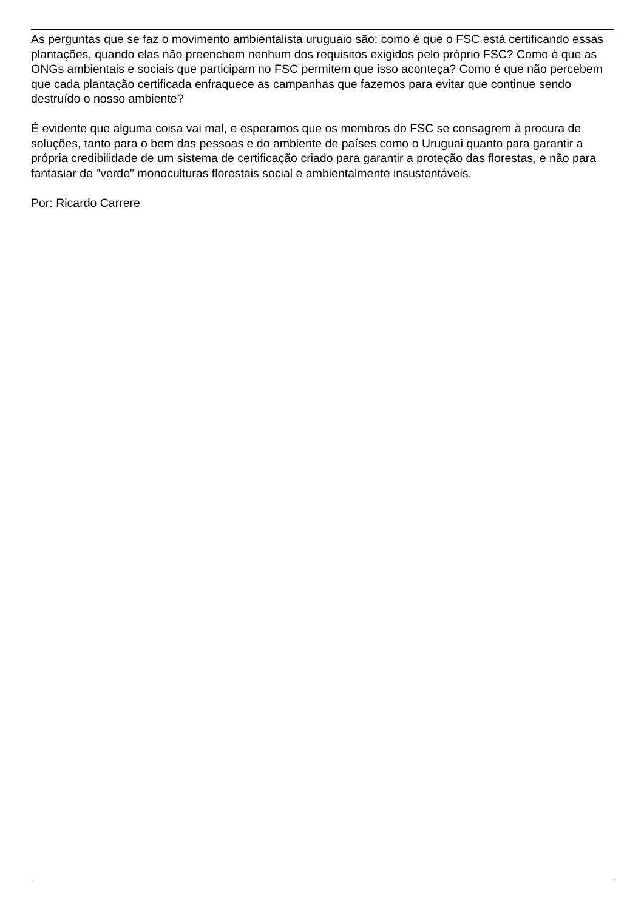As perguntas que se faz o movimento ambientalista uruguaio são: como é que o FSC está certificando essas plantações, quando elas não preenchem nenhum dos requisitos exigidos pelo próprio FSC? Como é que as ONGs ambientais e sociais que participam no FSC permitem que isso aconteça? Como é que não percebem que cada plantação certificada enfraquece as campanhas que fazemos para evitar que continue sendo destruído o nosso ambiente?
É evidente que alguma coisa vai mal, e esperamos que os membros do FSC se consagrem à procura de soluções, tanto para o bem das pessoas e do ambiente de países como o Uruguai quanto para garantir a própria credibilidade de um sistema de certificação criado para garantir a proteção das florestas, e não para fantasiar de "verde" monoculturas florestais social e ambientalmente insustentáveis.
Por: Ricardo Carrere